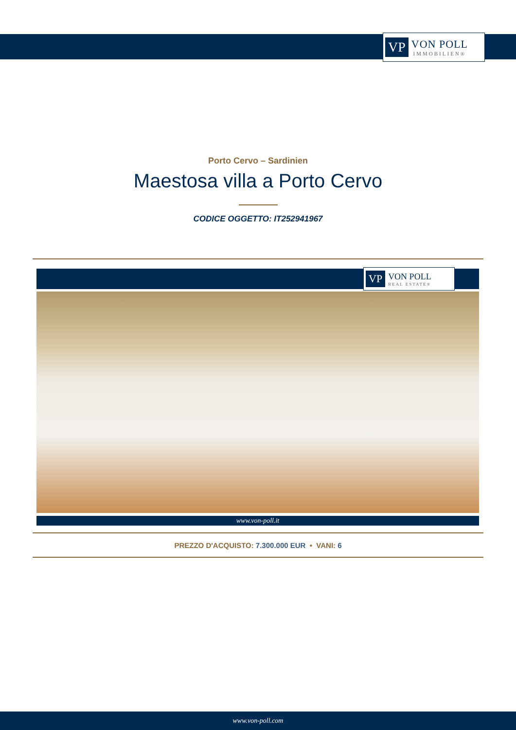VP
VON POLL
IMMOBILIEN®
Porto Cervo – Sardinien
Maestosa villa a Porto Cervo
CODICE OGGETTO: IT252941967
VP
VON POLL
REAL ESTATE®
www.von-poll.it
PREZZO D'ACQUISTO: 7.300.000 EUR • VANI: 6
www.von-poll.com